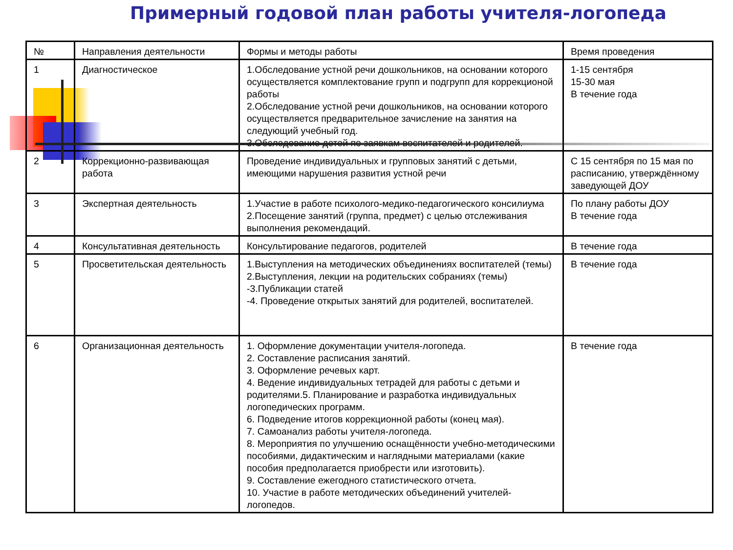Примерный годовой план работы учителя-логопеда
| № | Направления деятельности | Формы и методы работы | Время проведения |
| 1 | Диагностическое | 1.Обследование устной речи дошкольников, на основании которого осуществляется комплектование групп и подгрупп для коррекционой работы 2.Обследование устной речи дошкольников, на основании которого осуществляется предварительное зачисление на занятия на следующий учебный год. 3.Обследование детей по заявкам воспитателей и родителей. | 1-15 сентября 15-30 мая В течение года |
| 2 | Коррекционно-развивающая работа | Проведение индивидуальных и групповых занятий с детьми, имеющими нарушения развития устной речи | С 15 сентября по 15 мая по расписанию, утверждённому заведующей ДОУ |
| 3 | Экспертная деятельность | 1.Участие в работе психолого-медико-педагогического консилиума 2.Посещение занятий (группа, предмет) с целью отслеживания выполнения рекомендаций. | По плану работы ДОУ В течение года |
| 4 | Консультативная деятельность | Консультирование педагогов, родителей | В течение года |
| 5 | Просветительская деятельность | 1.Выступления на методических объединениях воспитателей (темы) 2.Выступления, лекции на родительских собраниях (темы) -3.Публикации статей -4. Проведение открытых занятий для родителей, воспитателей. | В течение года |
| 6 | Организационная деятельность | 1. Оформление документации учителя-логопеда. 2. Составление расписания занятий. 3. Оформление речевых карт. 4. Ведение индивидуальных тетрадей для работы с детьми и родителями.5. Планирование и разработка индивидуальных логопедических программ. 6. Подведение итогов коррекционной работы (конец мая). 7. Самоанализ работы учителя-логопеда. 8. Мероприятия по улучшению оснащённости учебно-методическими пособиями, дидактическим и наглядными материалами (какие пособия предполагается приобрести или изготовить). 9. Составление ежегодного статистического отчета. 10. Участие в работе методических объединений учителей-логопедов. | В течение года |